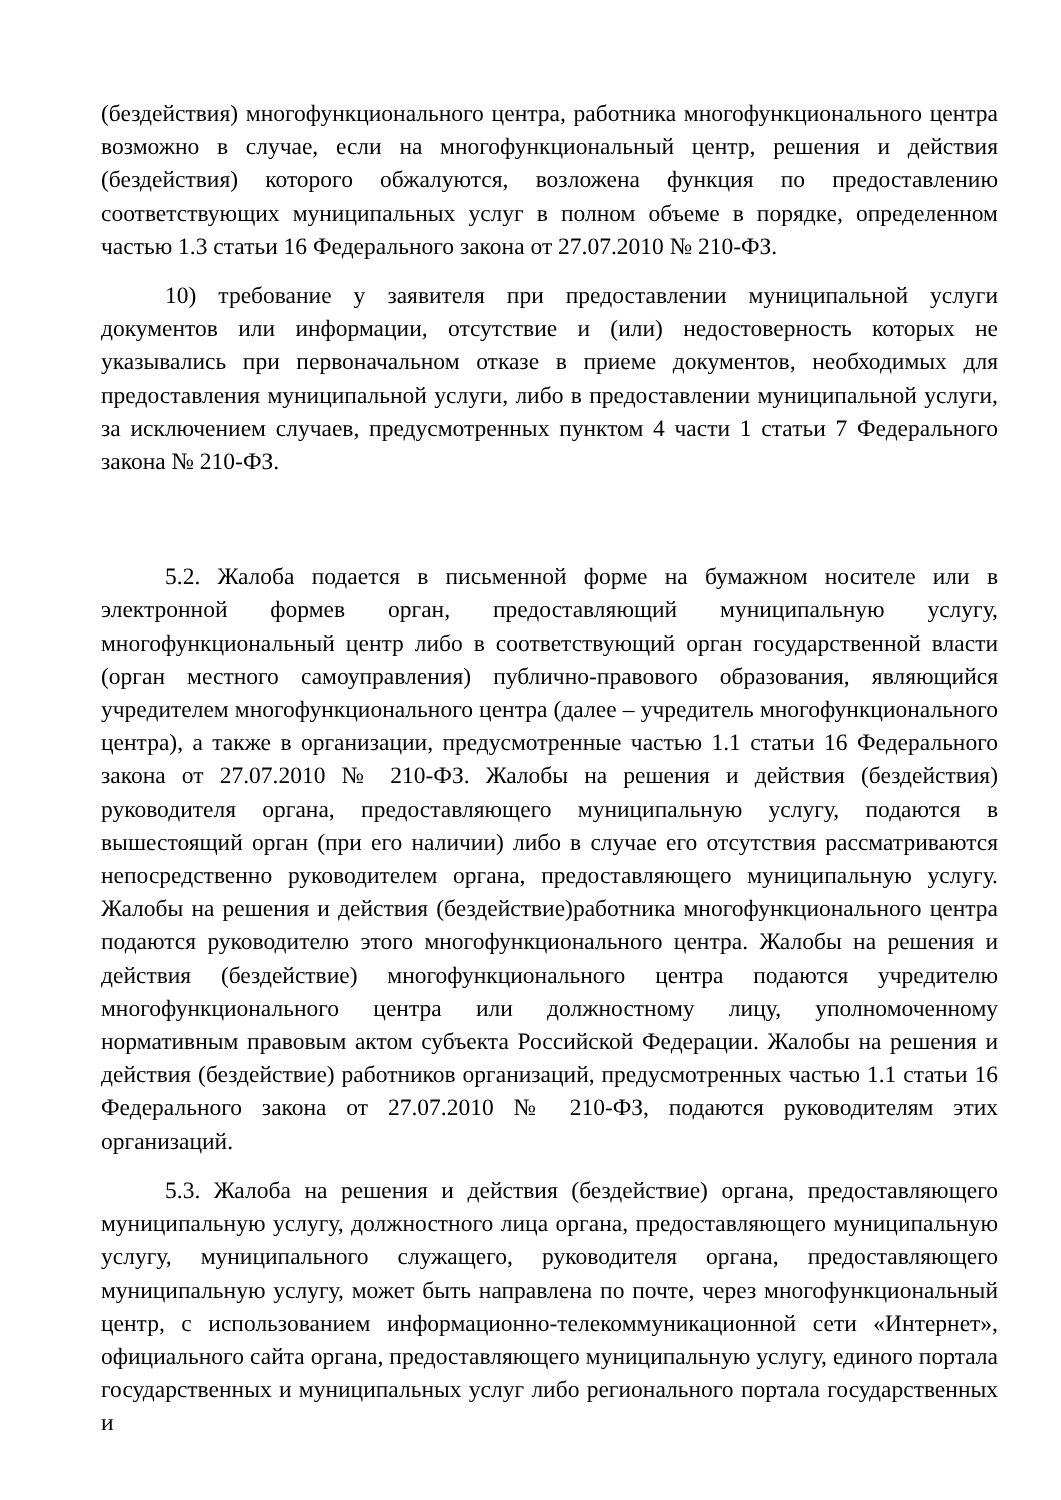(бездействия) многофункционального центра, работника многофункционального центра возможно в случае, если на многофункциональный центр, решения и действия (бездействия) которого обжалуются, возложена функция по предоставлению соответствующих муниципальных услуг в полном объеме в порядке, определенном частью 1.3 статьи 16 Федерального закона от 27.07.2010 № 210-ФЗ.
10) требование у заявителя при предоставлении муниципальной услуги документов или информации, отсутствие и (или) недостоверность которых не указывались при первоначальном отказе в приеме документов, необходимых для предоставления муниципальной услуги, либо в предоставлении муниципальной услуги, за исключением случаев, предусмотренных пунктом 4 части 1 статьи 7 Федерального закона № 210-ФЗ.
5.2. Жалоба подается в письменной форме на бумажном носителе или в электронной формев орган, предоставляющий муниципальную услугу, многофункциональный центр либо в соответствующий орган государственной власти (орган местного самоуправления) публично-правового образования, являющийся учредителем многофункционального центра (далее – учредитель многофункционального центра), а также в организации, предусмотренные частью 1.1 статьи 16 Федерального закона от 27.07.2010 № 210-ФЗ. Жалобы на решения и действия (бездействия) руководителя органа, предоставляющего муниципальную услугу, подаются в вышестоящий орган (при его наличии) либо в случае его отсутствия рассматриваются непосредственно руководителем органа, предоставляющего муниципальную услугу. Жалобы на решения и действия (бездействие)работника многофункционального центра подаются руководителю этого многофункционального центра. Жалобы на решения и действия (бездействие) многофункционального центра подаются учредителю многофункционального центра или должностному лицу, уполномоченному нормативным правовым актом субъекта Российской Федерации. Жалобы на решения и действия (бездействие) работников организаций, предусмотренных частью 1.1 статьи 16 Федерального закона от 27.07.2010 № 210-ФЗ, подаются руководителям этих организаций.
5.3. Жалоба на решения и действия (бездействие) органа, предоставляющего муниципальную услугу, должностного лица органа, предоставляющего муниципальную услугу, муниципального служащего, руководителя органа, предоставляющего муниципальную услугу, может быть направлена по почте, через многофункциональный центр, с использованием информационно-телекоммуникационной сети «Интернет», официального сайта органа, предоставляющего муниципальную услугу, единого портала государственных и муниципальных услуг либо регионального портала государственных и